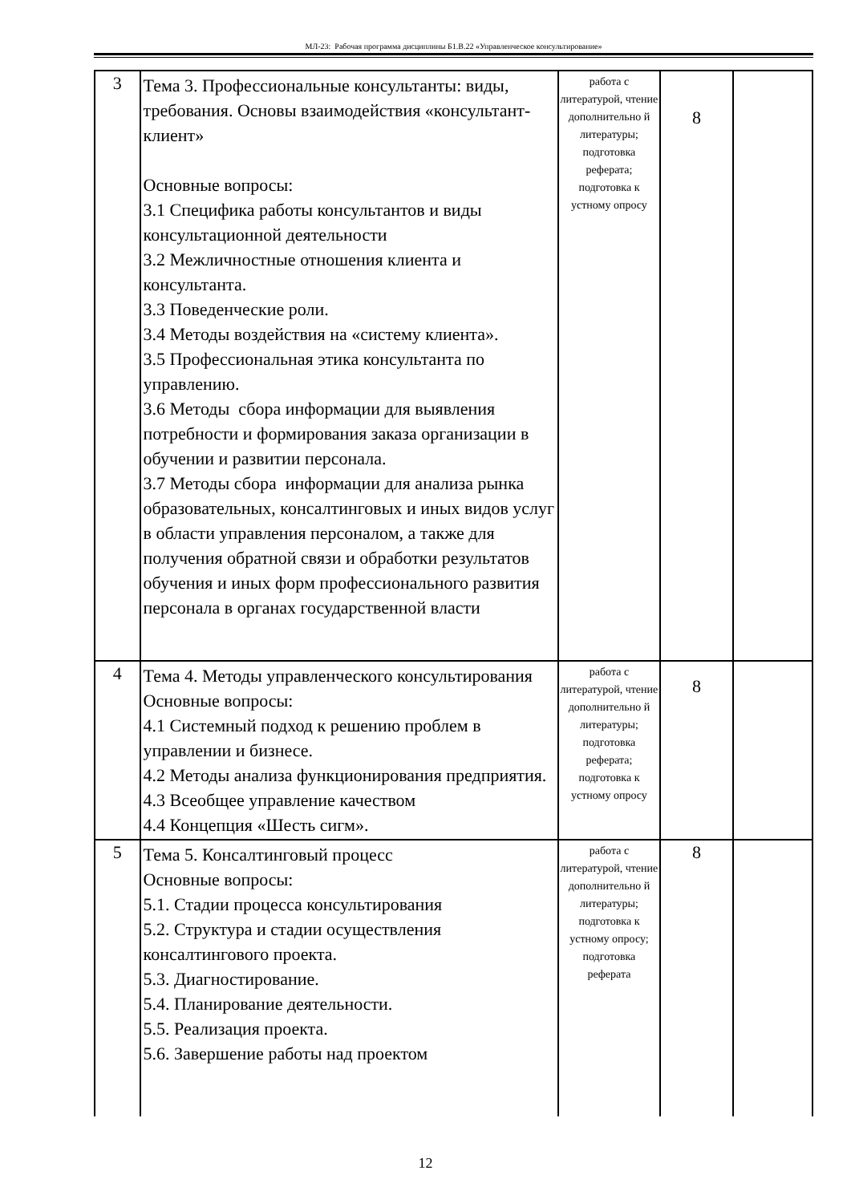МЛ-23: Рабочая программа дисциплины Б1.В.22 «Управленческое консультирование»
| 3 | Тема 3. Профессиональные консультанты: виды, требования. Основы взаимодействия «консультант-клиент» Основные вопросы: 3.1 Специфика работы консультантов и виды консультационной деятельности 3.2 Межличностные отношения клиента и консультанта. 3.3 Поведенческие роли. 3.4 Методы воздействия на «систему клиента». 3.5 Профессиональная этика консультанта по управлению. 3.6 Методы сбора информации для выявления потребности и формирования заказа организации в обучении и развитии персонала. 3.7 Методы сбора информации для анализа рынка образовательных, консалтинговых и иных видов услуг в области управления персоналом, а также для получения обратной связи и обработки результатов обучения и иных форм профессионального развития персонала в органах государственной власти | работа с литературой, чтение дополнительно й литературы; подготовка реферата; подготовка к устному опросу | 8 | |
| 4 | Тема 4. Методы управленческого консультирования Основные вопросы: 4.1 Системный подход к решению проблем в управлении и бизнесе. 4.2 Методы анализа функционирования предприятия. 4.3 Всеобщее управление качеством 4.4 Концепция «Шесть сигм». | работа с литературой, чтение дополнительно й литературы; подготовка реферата; подготовка к устному опросу | 8 | |
| 5 | Тема 5. Консалтинговый процесс Основные вопросы: 5.1. Стадии процесса консультирования 5.2. Структура и стадии осуществления консалтингового проекта. 5.3. Диагностирование. 5.4. Планирование деятельности. 5.5. Реализация проекта. 5.6. Завершение работы над проектом | работа с литературой, чтение дополнительно й литературы; подготовка к устному опросу; подготовка реферата | 8 | |
12